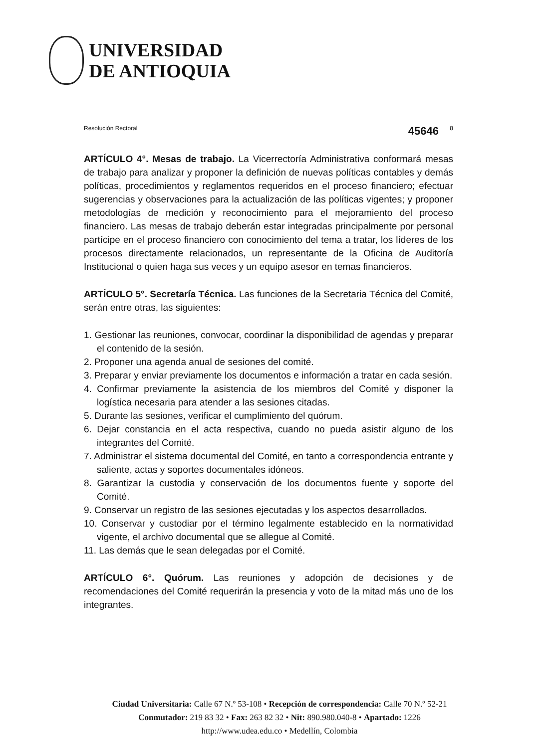UNIVERSIDAD
DE ANTIOQUIA
Resolución Rectoral 45646 8
ARTÍCULO 4°. Mesas de trabajo. La Vicerrectoría Administrativa conformará mesas de trabajo para analizar y proponer la definición de nuevas políticas contables y demás políticas, procedimientos y reglamentos requeridos en el proceso financiero; efectuar sugerencias y observaciones para la actualización de las políticas vigentes; y proponer metodologías de medición y reconocimiento para el mejoramiento del proceso financiero. Las mesas de trabajo deberán estar integradas principalmente por personal partícipe en el proceso financiero con conocimiento del tema a tratar, los líderes de los procesos directamente relacionados, un representante de la Oficina de Auditoría Institucional o quien haga sus veces y un equipo asesor en temas financieros.
ARTÍCULO 5°. Secretaría Técnica. Las funciones de la Secretaria Técnica del Comité, serán entre otras, las siguientes:
1. Gestionar las reuniones, convocar, coordinar la disponibilidad de agendas y preparar el contenido de la sesión.
2. Proponer una agenda anual de sesiones del comité.
3. Preparar y enviar previamente los documentos e información a tratar en cada sesión.
4. Confirmar previamente la asistencia de los miembros del Comité y disponer la logística necesaria para atender a las sesiones citadas.
5. Durante las sesiones, verificar el cumplimiento del quórum.
6. Dejar constancia en el acta respectiva, cuando no pueda asistir alguno de los integrantes del Comité.
7. Administrar el sistema documental del Comité, en tanto a correspondencia entrante y saliente, actas y soportes documentales idóneos.
8. Garantizar la custodia y conservación de los documentos fuente y soporte del Comité.
9. Conservar un registro de las sesiones ejecutadas y los aspectos desarrollados.
10. Conservar y custodiar por el término legalmente establecido en la normatividad vigente, el archivo documental que se allegue al Comité.
11. Las demás que le sean delegadas por el Comité.
ARTÍCULO 6°. Quórum. Las reuniones y adopción de decisiones y de recomendaciones del Comité requerirán la presencia y voto de la mitad más uno de los integrantes.
Ciudad Universitaria: Calle 67 N.º 53-108 • Recepción de correspondencia: Calle 70 N.º 52-21
Conmutador: 219 83 32 • Fax: 263 82 32 • Nit: 890.980.040-8 • Apartado: 1226
http://www.udea.edu.co • Medellín, Colombia